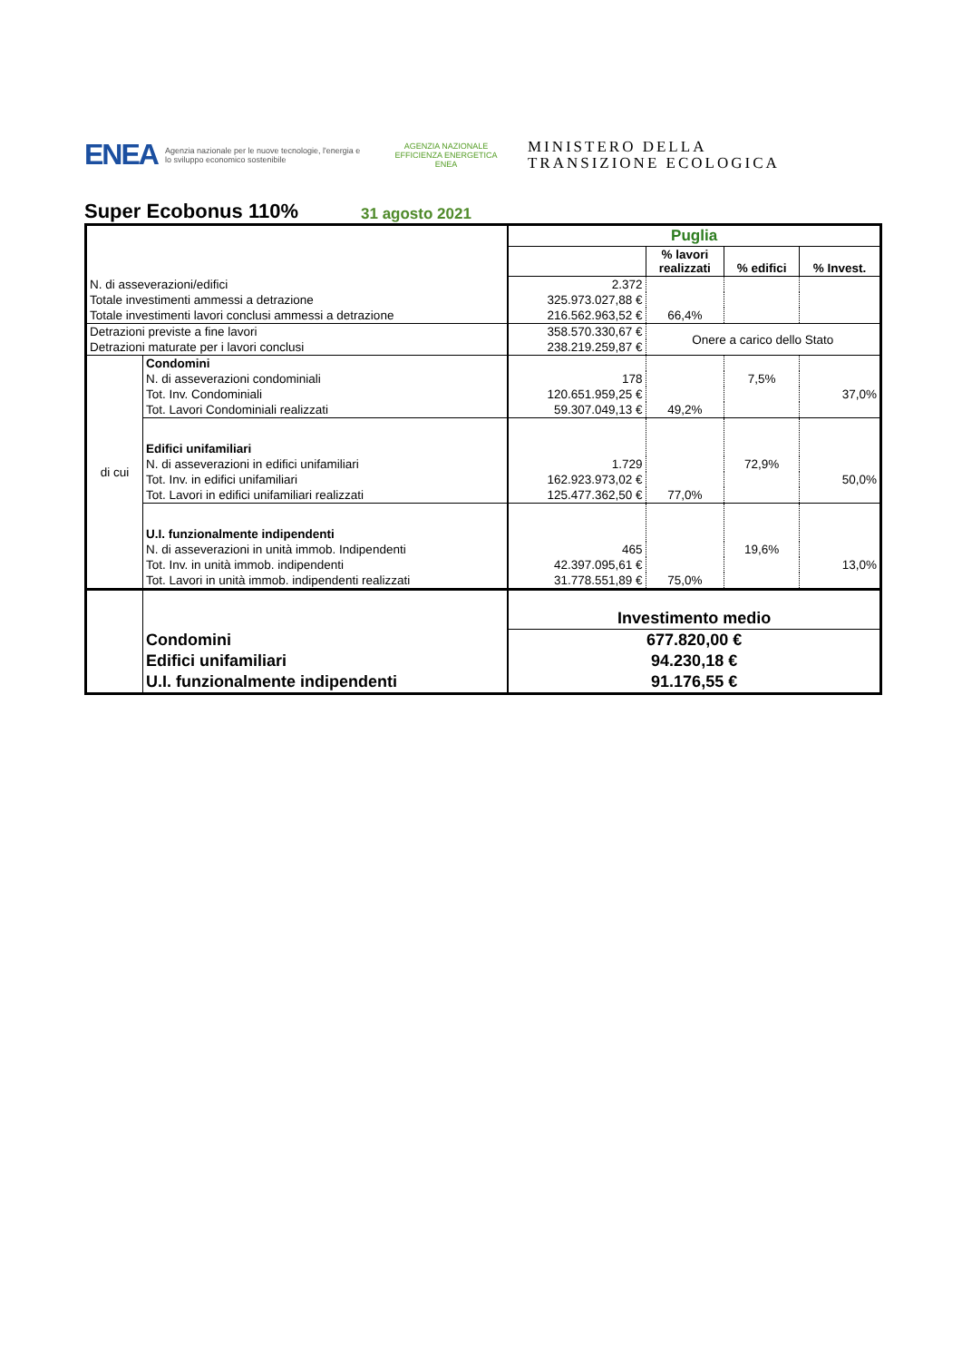ENEA Agenzia nazionale per le nuove tecnologie, l'energia e lo sviluppo economico sostenibile AGENZIA NAZIONALE
EFFICIENZA ENERGETICA
ENEA MINISTERO DELLA
TRANSIZIONE ECOLOGICA
Super Ecobonus 110%
31 agosto 2021
| | | Puglia | | | |
| | | | % lavori realizzati | % edifici | % Invest. |
| N. di asseverazioni/edifici | | 2.372 | | | |
| Totale investimenti ammessi a detrazione | | 325.973.027,88 € | | | |
| Totale investimenti lavori conclusi ammessi a detrazione | | 216.562.963,52 € | 66,4% | | |
| Detrazioni previste a fine lavori | | 358.570.330,67 € | Onere a carico dello Stato | | |
| Detrazioni maturate per i lavori conclusi | | 238.219.259,87 € | | | |
| di cui | Condomini | | | | |
| | N. di asseverazioni condominiali | 178 | | 7,5% | |
| | Tot. Inv. Condominiali | 120.651.959,25 € | | | 37,0% |
| | Tot. Lavori Condominiali realizzati | 59.307.049,13 € | 49,2% | | |
| | Edifici unifamiliari | | | | |
| | N. di asseverazioni in edifici unifamiliari | 1.729 | | 72,9% | |
| | Tot. Inv. in edifici unifamiliari | 162.923.973,02 € | | | 50,0% |
| | Tot. Lavori in edifici unifamiliari realizzati | 125.477.362,50 € | 77,0% | | |
| | U.I. funzionalmente indipendenti | | | | |
| | N. di asseverazioni in unità immob. Indipendenti | 465 | | 19,6% | |
| | Tot. Inv. in unità immob. indipendenti | 42.397.095,61 € | | | 13,0% |
| | Tot. Lavori in unità immob. indipendenti realizzati | 31.778.551,89 € | 75,0% | | |
| | | Investimento medio | | | |
| | Condomini | 677.820,00 € | | | |
| | Edifici unifamiliari | 94.230,18 € | | | |
| | U.I. funzionalmente indipendenti | 91.176,55 € | | | |